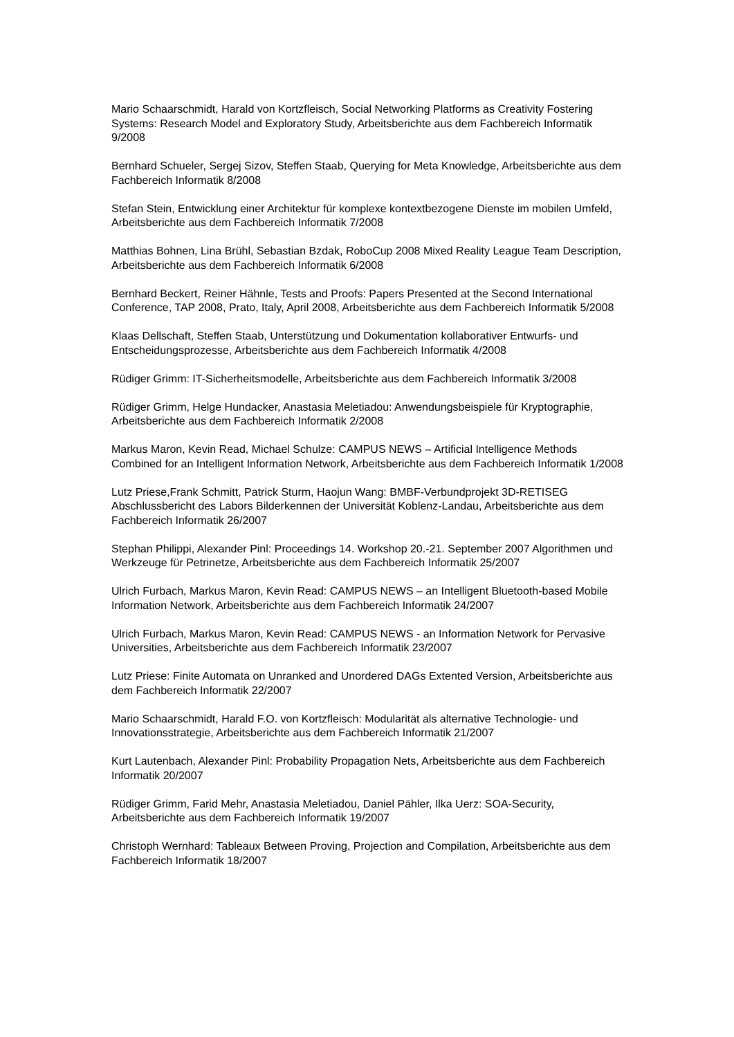Mario Schaarschmidt, Harald von Kortzfleisch, Social Networking Platforms as Creativity Fostering Systems: Research Model and Exploratory Study, Arbeitsberichte aus dem Fachbereich Informatik 9/2008
Bernhard Schueler, Sergej Sizov, Steffen Staab, Querying for Meta Knowledge, Arbeitsberichte aus dem Fachbereich Informatik 8/2008
Stefan Stein, Entwicklung einer Architektur für komplexe kontextbezogene Dienste im mobilen Umfeld, Arbeitsberichte aus dem Fachbereich Informatik 7/2008
Matthias Bohnen, Lina Brühl, Sebastian Bzdak, RoboCup 2008 Mixed Reality League Team Description, Arbeitsberichte aus dem Fachbereich Informatik 6/2008
Bernhard Beckert, Reiner Hähnle, Tests and Proofs: Papers Presented at the Second International Conference, TAP 2008, Prato, Italy, April 2008, Arbeitsberichte aus dem Fachbereich Informatik 5/2008
Klaas Dellschaft, Steffen Staab, Unterstützung und Dokumentation kollaborativer Entwurfs- und Entscheidungsprozesse, Arbeitsberichte aus dem Fachbereich Informatik 4/2008
Rüdiger Grimm: IT-Sicherheitsmodelle, Arbeitsberichte aus dem Fachbereich Informatik 3/2008
Rüdiger Grimm, Helge Hundacker, Anastasia Meletiadou: Anwendungsbeispiele für Kryptographie, Arbeitsberichte aus dem Fachbereich Informatik 2/2008
Markus Maron, Kevin Read, Michael Schulze: CAMPUS NEWS – Artificial Intelligence Methods Combined for an Intelligent Information Network, Arbeitsberichte aus dem Fachbereich Informatik 1/2008
Lutz Priese,Frank Schmitt, Patrick Sturm, Haojun Wang: BMBF-Verbundprojekt 3D-RETISEG Abschlussbericht des Labors Bilderkennen der Universität Koblenz-Landau, Arbeitsberichte aus dem Fachbereich Informatik 26/2007
Stephan Philippi, Alexander Pinl: Proceedings 14. Workshop 20.-21. September 2007 Algorithmen und Werkzeuge für Petrinetze, Arbeitsberichte aus dem Fachbereich Informatik 25/2007
Ulrich Furbach, Markus Maron, Kevin Read: CAMPUS NEWS – an Intelligent Bluetooth-based Mobile Information Network, Arbeitsberichte aus dem Fachbereich Informatik 24/2007
Ulrich Furbach, Markus Maron, Kevin Read: CAMPUS NEWS - an Information Network for Pervasive Universities, Arbeitsberichte aus dem Fachbereich Informatik 23/2007
Lutz Priese: Finite Automata on Unranked and Unordered DAGs Extented Version, Arbeitsberichte aus dem Fachbereich Informatik 22/2007
Mario Schaarschmidt, Harald F.O. von Kortzfleisch: Modularität als alternative Technologie- und Innovationsstrategie, Arbeitsberichte aus dem Fachbereich Informatik 21/2007
Kurt Lautenbach, Alexander Pinl: Probability Propagation Nets, Arbeitsberichte aus dem Fachbereich Informatik 20/2007
Rüdiger Grimm, Farid Mehr, Anastasia Meletiadou, Daniel Pähler, Ilka Uerz: SOA-Security, Arbeitsberichte aus dem Fachbereich Informatik 19/2007
Christoph Wernhard: Tableaux Between Proving, Projection and Compilation, Arbeitsberichte aus dem Fachbereich Informatik 18/2007